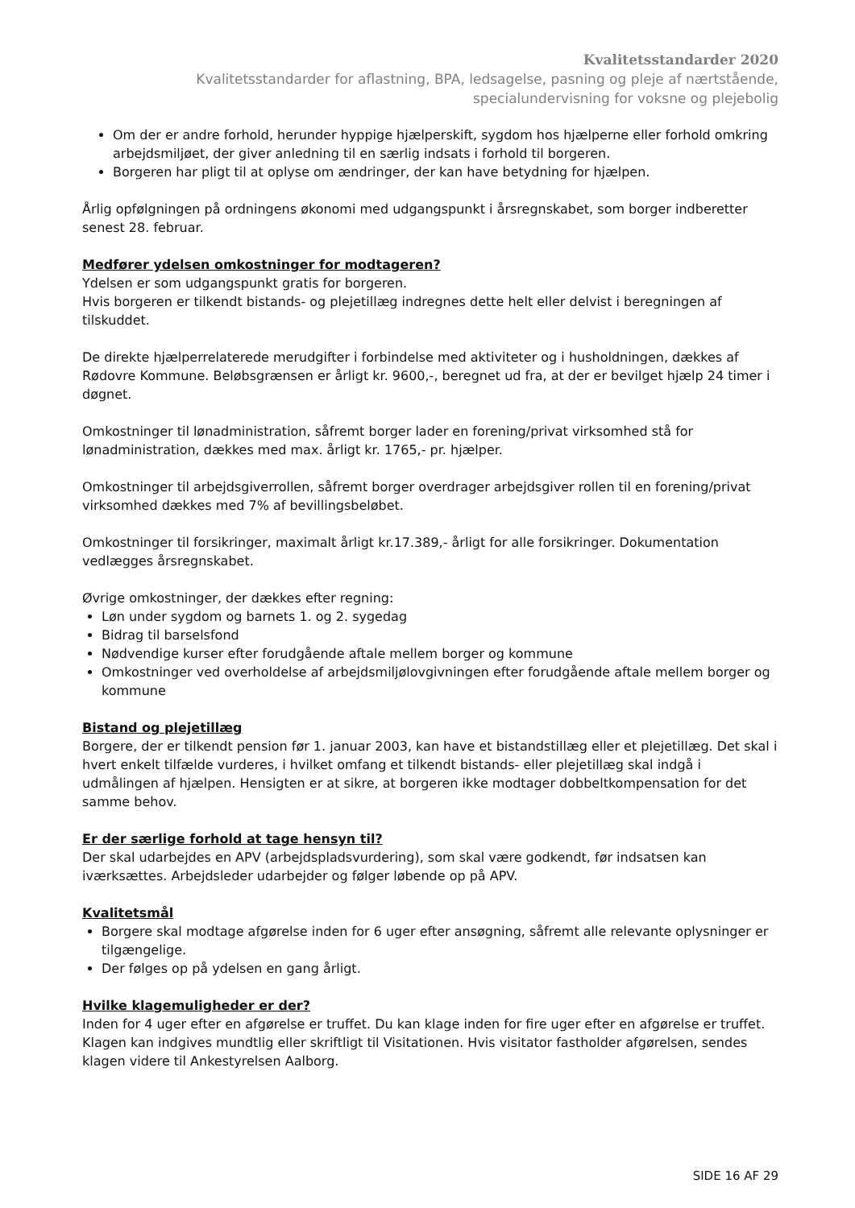Kvalitetsstandarder 2020
Kvalitetsstandarder for aflastning, BPA, ledsagelse, pasning og pleje af nærtstående,
specialundervisning for voksne og plejebolig
Om der er andre forhold, herunder hyppige hjælperskift, sygdom hos hjælperne eller forhold omkring arbejdsmiljøet, der giver anledning til en særlig indsats i forhold til borgeren.
Borgeren har pligt til at oplyse om ændringer, der kan have betydning for hjælpen.
Årlig opfølgningen på ordningens økonomi med udgangspunkt i årsregnskabet, som borger indberetter senest 28. februar.
Medfører ydelsen omkostninger for modtageren?
Ydelsen er som udgangspunkt gratis for borgeren.
Hvis borgeren er tilkendt bistands- og plejetillæg indregnes dette helt eller delvist i beregningen af tilskuddet.
De direkte hjælperrelaterede merudgifter i forbindelse med aktiviteter og i husholdningen, dækkes af Rødovre Kommune. Beløbsgrænsen er årligt kr. 9600,-, beregnet ud fra, at der er bevilget hjælp 24 timer i døgnet.
Omkostninger til lønadministration, såfremt borger lader en forening/privat virksomhed stå for lønadministration, dækkes med max. årligt kr. 1765,- pr. hjælper.
Omkostninger til arbejdsgiverrollen, såfremt borger overdrager arbejdsgiver rollen til en forening/privat virksomhed dækkes med 7% af bevillingsbeløbet.
Omkostninger til forsikringer, maximalt årligt kr.17.389,- årligt for alle forsikringer. Dokumentation vedlægges årsregnskabet.
Øvrige omkostninger, der dækkes efter regning:
Løn under sygdom og barnets 1. og 2. sygedag
Bidrag til barselsfond
Nødvendige kurser efter forudgående aftale mellem borger og kommune
Omkostninger ved overholdelse af arbejdsmiljølovgivningen efter forudgående aftale mellem borger og kommune
Bistand og plejetillæg
Borgere, der er tilkendt pension før 1. januar 2003, kan have et bistandstillæg eller et plejetillæg. Det skal i hvert enkelt tilfælde vurderes, i hvilket omfang et tilkendt bistands- eller plejetillæg skal indgå i udmålingen af hjælpen. Hensigten er at sikre, at borgeren ikke modtager dobbeltkompensation for det samme behov.
Er der særlige forhold at tage hensyn til?
Der skal udarbejdes en APV (arbejdspladsvurdering), som skal være godkendt, før indsatsen kan iværksættes. Arbejdsleder udarbejder og følger løbende op på APV.
Kvalitetsmål
Borgere skal modtage afgørelse inden for 6 uger efter ansøgning, såfremt alle relevante oplysninger er tilgængelige.
Der følges op på ydelsen en gang årligt.
Hvilke klagemuligheder er der?
Inden for 4 uger efter en afgørelse er truffet. Du kan klage inden for fire uger efter en afgørelse er truffet. Klagen kan indgives mundtlig eller skriftligt til Visitationen. Hvis visitator fastholder afgørelsen, sendes klagen videre til Ankestyrelsen Aalborg.
SIDE 16 AF 29